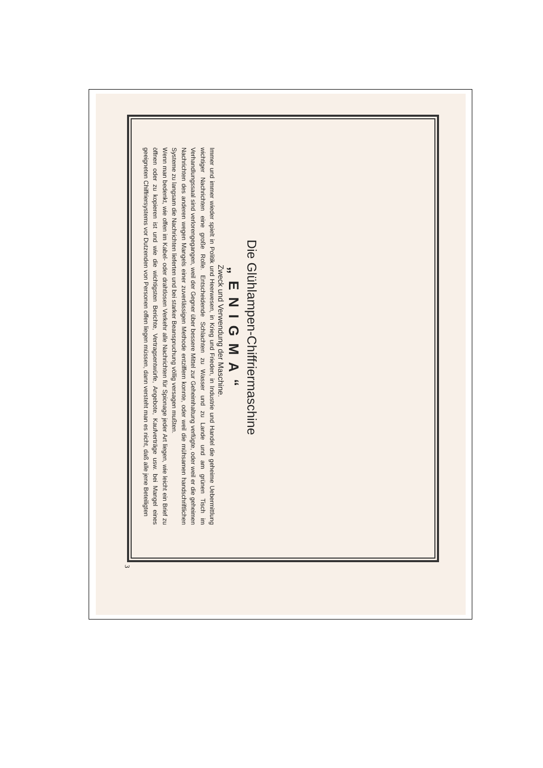Die Glühlampen-Chiffriermaschine
„ENIGMA“
Zweck und Verwendung der Maschine.
Immer und immer wieder spielt in Politik und Heerwesen, in Krieg und Frieden, in Industrie und Handel die geheime Uebermittlung wichtiger Nachrichten eine große Rolle. Entscheidende Schlachten zu Wasser und zu Lande und am grünen Tisch im Verhandlungssaal sind verlorengegangen, weil der Gegner über bessere Mittel zur Geheimhaltung verfügte, oder weil er die geheimen Nachrichten des anderen wegen Mangels einer zuverlässigen Methode entziffern konnte, oder weil die mühsamen handschriftlichen Systeme zu langsam die Nachrichten lieferten und bei starker Beanspruchung völlig versagen mußten.
Wenn man bedenkt, wie offen im Kabel- oder drahtlosen Verkehr alle Nachrichten für Spionage jeder Art liegen, wie leicht ein Brief zu öffnen oder zu kopieren ist und wie die wichtigsten Berichte, Vertragsentwürfe, Angebote, Kaufverträge usw. bei Mangel eines geeigneten Chiffriersystems vor Dutzenden von Personen offen liegen müssen, dann versteht man es nicht, daß alle jene Beteiligten
3